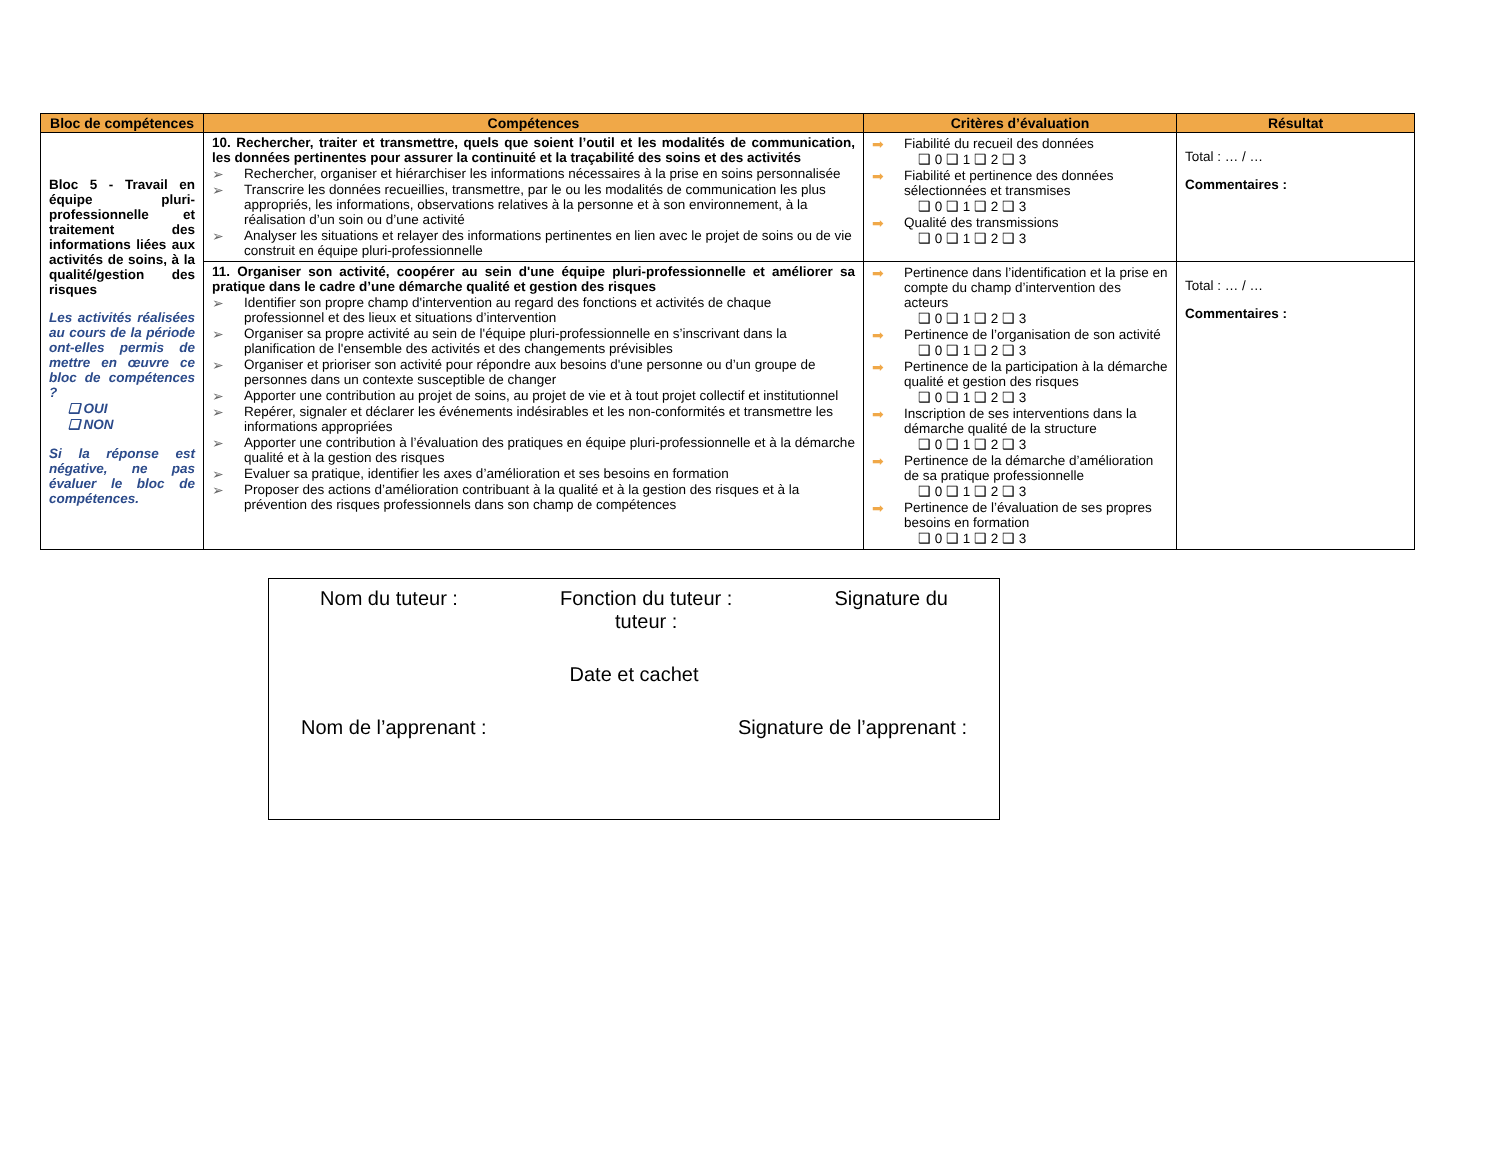| Bloc de compétences | Compétences | Critères d’évaluation | Résultat |
| --- | --- | --- | --- |
| Bloc 5 - Travail en équipe pluri-professionnelle et traitement des informations liées aux activités de soins, à la qualité/gestion des risques Les activités réalisées au cours de la période ont-elles permis de mettre en œuvre ce bloc de compétences ? ❑ OUI ❑ NON Si la réponse est négative, ne pas évaluer le bloc de compétences. | 10. Rechercher, traiter et transmettre, quels que soient l’outil et les modalités de communication, les données pertinentes pour assurer la continuité et la traçabilité des soins et des activités Rechercher, organiser et hiérarchiser les informations nécessaires à la prise en soins personnalisée Transcrire les données recueillies, transmettre, par le ou les modalités de communication les plus appropriés, les informations, observations relatives à la personne et à son environnement, à la réalisation d’un soin ou d’une activité Analyser les situations et relayer des informations pertinentes en lien avec le projet de soins ou de vie construit en équipe pluri-professionnelle | Fiabilité du recueil des données ❑ 0 ❑ 1 ❑ 2 ❑ 3 Fiabilité et pertinence des données sélectionnées et transmises ❑ 0 ❑ 1 ❑ 2 ❑ 3 Qualité des transmissions ❑ 0 ❑ 1 ❑ 2 ❑ 3 | Total : … / … Commentaires : |
| | 11. Organiser son activité, coopérer au sein d'une équipe pluri-professionnelle et améliorer sa pratique dans le cadre d’une démarche qualité et gestion des risques Identifier son propre champ d'intervention au regard des fonctions et activités de chaque professionnel et des lieux et situations d’intervention Organiser sa propre activité au sein de l'équipe pluri-professionnelle en s’inscrivant dans la planification de l'ensemble des activités et des changements prévisibles Organiser et prioriser son activité pour répondre aux besoins d'une personne ou d’un groupe de personnes dans un contexte susceptible de changer Apporter une contribution au projet de soins, au projet de vie et à tout projet collectif et institutionnel Repérer, signaler et déclarer les événements indésirables et les non-conformités et transmettre les informations appropriées Apporter une contribution à l’évaluation des pratiques en équipe pluri-professionnelle et à la démarche qualité et à la gestion des risques Evaluer sa pratique, identifier les axes d’amélioration et ses besoins en formation Proposer des actions d’amélioration contribuant à la qualité et à la gestion des risques et à la prévention des risques professionnels dans son champ de compétences | Pertinence dans l’identification et la prise en compte du champ d’intervention des acteurs ❑ 0 ❑ 1 ❑ 2 ❑ 3 Pertinence de l’organisation de son activité ❑ 0 ❑ 1 ❑ 2 ❑ 3 Pertinence de la participation à la démarche qualité et gestion des risques ❑ 0 ❑ 1 ❑ 2 ❑ 3 Inscription de ses interventions dans la démarche qualité de la structure ❑ 0 ❑ 1 ❑ 2 ❑ 3 Pertinence de la démarche d’amélioration de sa pratique professionnelle ❑ 0 ❑ 1 ❑ 2 ❑ 3 Pertinence de l’évaluation de ses propres besoins en formation ❑ 0 ❑ 1 ❑ 2 ❑ 3 | Total : … / … Commentaires : |
Nom du tuteur : Fonction du tuteur :
tuteur : Signature du
Date et cachet
Nom de l’apprenant : Signature de l’apprenant :